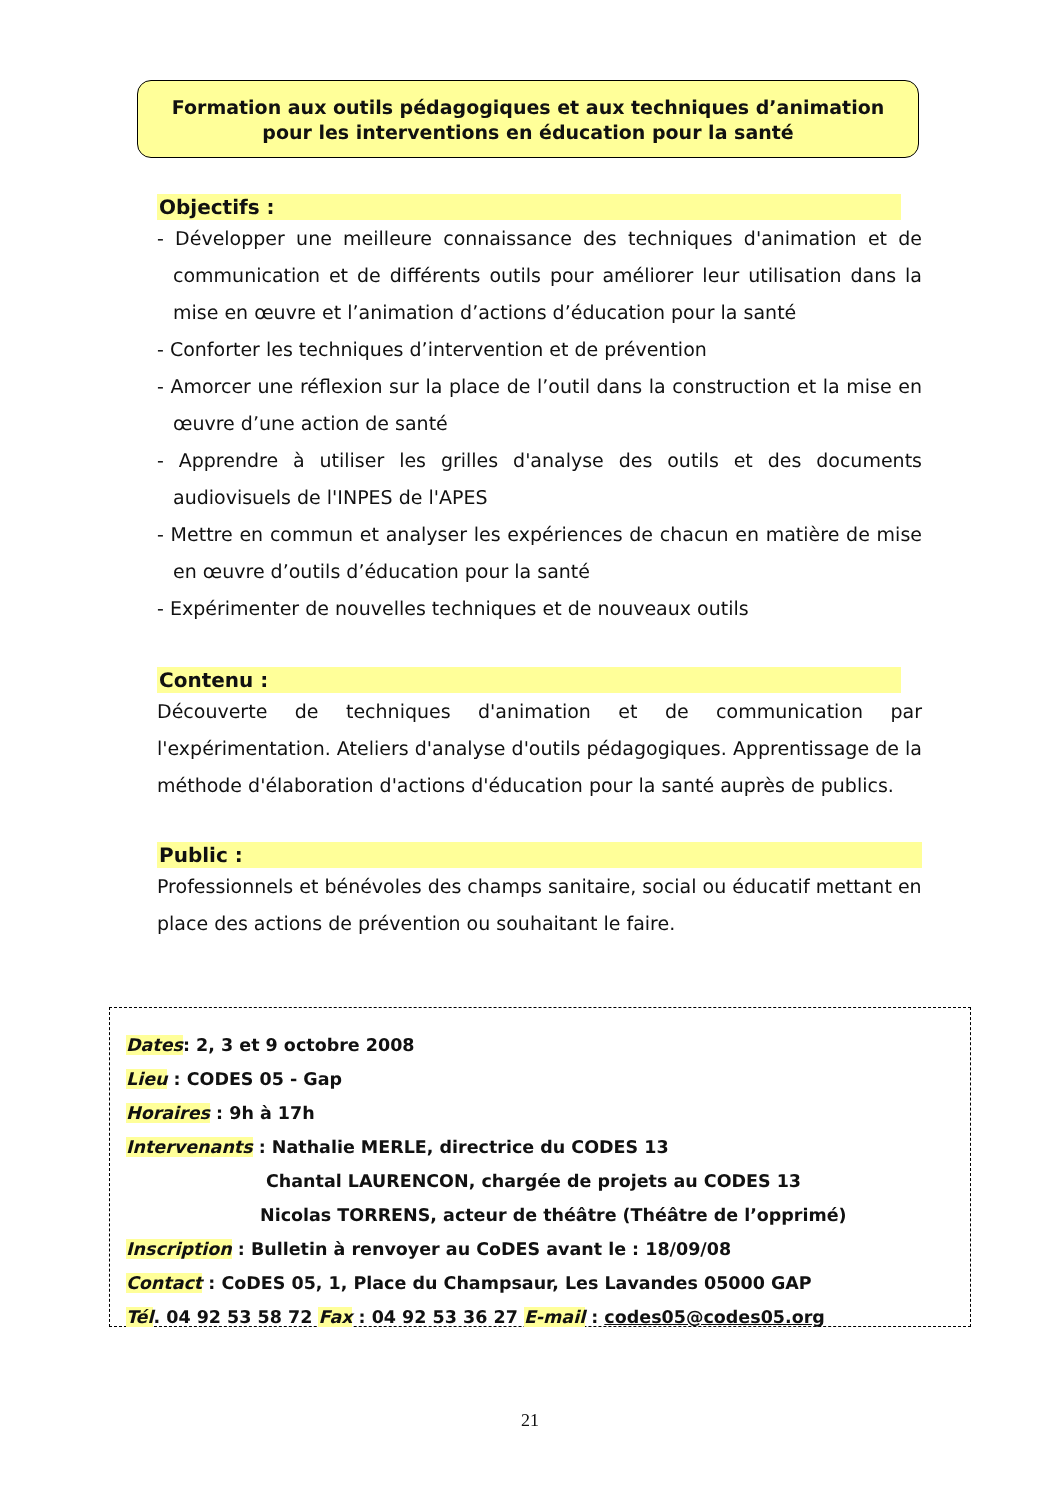Formation aux outils pédagogiques et aux techniques d’animation
pour les interventions en éducation pour la santé
Objectifs :
- Développer une meilleure connaissance des techniques d'animation et de communication et de différents outils pour améliorer leur utilisation dans la mise en œuvre et l’animation d’actions d’éducation pour la santé
- Conforter les techniques d’intervention et de prévention
- Amorcer une réflexion sur la place de l’outil dans la construction et la mise en œuvre d’une action de santé
- Apprendre à utiliser les grilles d'analyse des outils et des documents audiovisuels de l'INPES de l'APES
- Mettre en commun et analyser les expériences de chacun en matière de mise en œuvre d’outils d’éducation pour la santé
- Expérimenter de nouvelles techniques et de nouveaux outils
Contenu :
Découverte de techniques d'animation et de communication par l'expérimentation. Ateliers d'analyse d'outils pédagogiques. Apprentissage de la méthode d'élaboration d'actions d'éducation pour la santé auprès de publics.
Public :
Professionnels et bénévoles des champs sanitaire, social ou éducatif mettant en place des actions de prévention ou souhaitant le faire.
Dates: 2, 3 et 9 octobre 2008
Lieu : CODES 05 - Gap
Horaires : 9h à 17h
Intervenants : Nathalie MERLE, directrice du CODES 13
Chantal LAURENCON, chargée de projets au CODES 13
Nicolas TORRENS, acteur de théâtre (Théâtre de l’opprimé)
Inscription : Bulletin à renvoyer au CoDES avant le : 18/09/08
Contact : CoDES 05, 1, Place du Champsaur, Les Lavandes 05000 GAP
Tél. 04 92 53 58 72 Fax : 04 92 53 36 27 E-mail : codes05@codes05.org
21